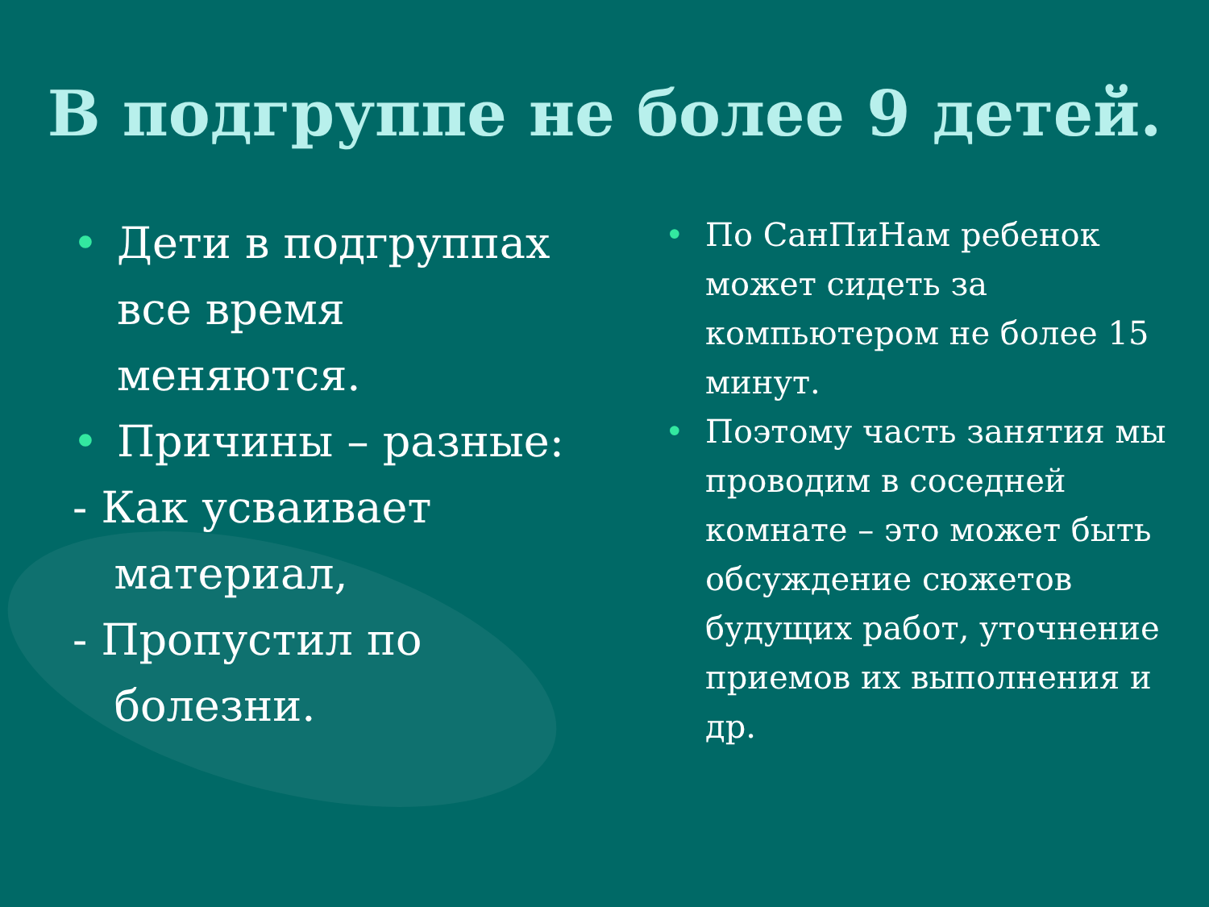В подгруппе не более 9 детей.
• Дети в подгруппах все время меняются.
• Причины – разные:
- Как усваивает
материал,
- Пропустил по
болезни.
• По СанПиНам ребенок может сидеть за компьютером не более 15 минут.
• Поэтому часть занятия мы проводим в соседней комнате – это может быть обсуждение сюжетов будущих работ, уточнение приемов их выполнения и др.